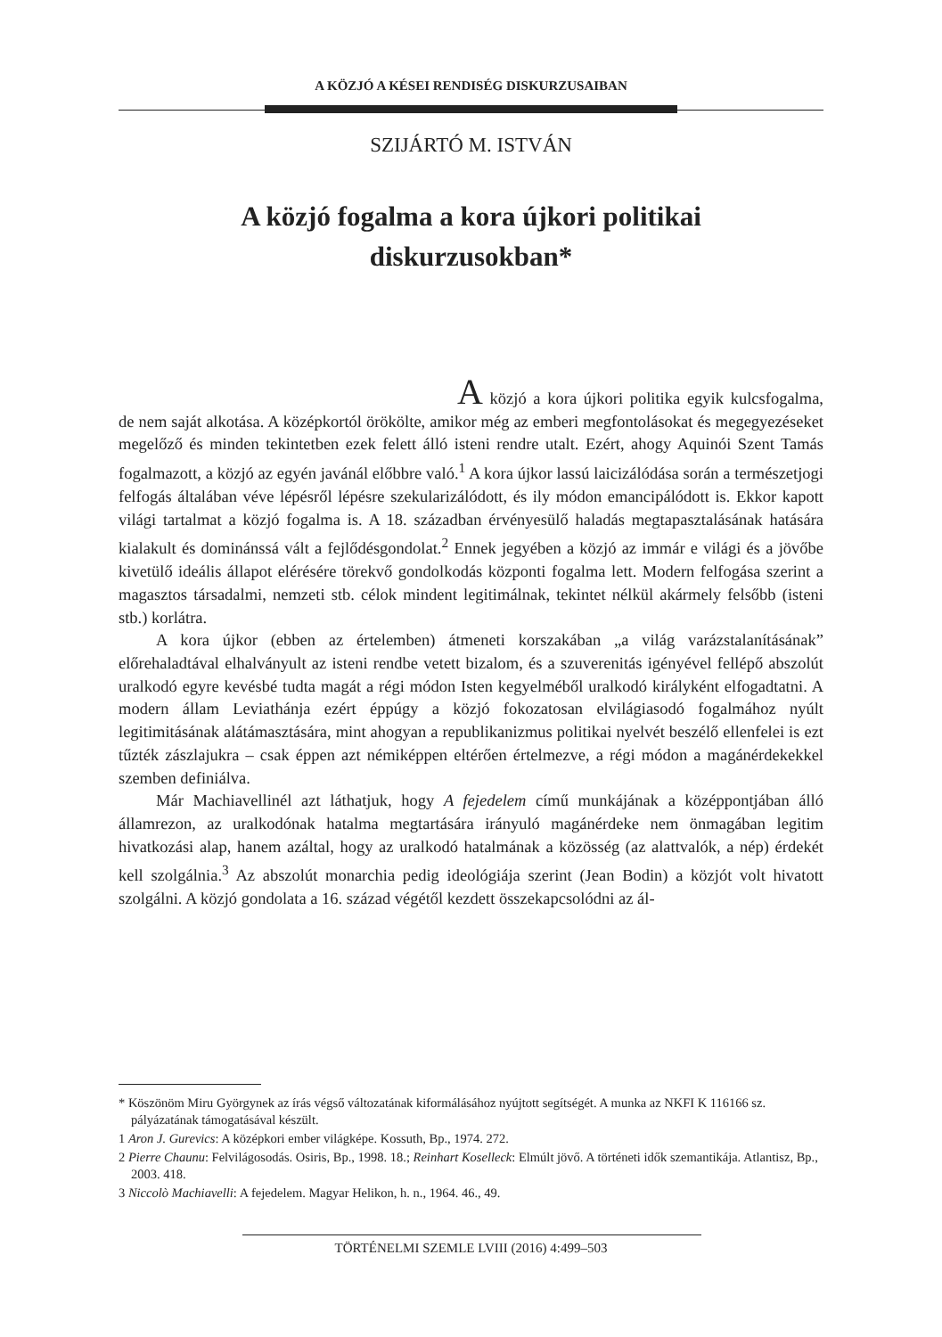A KÖZJÓ A KÉSEI RENDISÉG DISKURZUSAIBAN
SZIJÁRTÓ M. ISTVÁN
A közjó fogalma a kora újkori politikai
diskurzusokban*
A közjó a kora újkori politika egyik kulcsfogalma, de nem saját alkotása. A középkortól örökölte, amikor még az emberi megfontolásokat és megegyezéseket megelőző és minden tekintetben ezek felett álló isteni rendre utalt. Ezért, ahogy Aquinói Szent Tamás fogalmazott, a közjó az egyén javánál előbbre való.<sup>1</sup> A kora újkor lassú laicizálódása során a természetjogi felfogás általában véve lépésről lépésre szekularizálódott, és ily módon emancipálódott is. Ekkor kapott világi tartalmat a közjó fogalma is. A 18. században érvényesülő haladás megtapasztalásának hatására kialakult és dominánssá vált a fejlődésgondolat.<sup>2</sup> Ennek jegyében a közjó az immár e világi és a jövőbe kivetülő ideális állapot elérésére törekvő gondolkodás központi fogalma lett. Modern felfogása szerint a magasztos társadalmi, nemzeti stb. célok mindent legitimálnak, tekintet nélkül akármely felsőbb (isteni stb.) korlátra.
A kora újkor (ebben az értelemben) átmeneti korszakában „a világ varázstalanításának” előrehaladtával elhalványult az isteni rendbe vetett bizalom, és a szuverenitás igényével fellépő abszolút uralkodó egyre kevésbé tudta magát a régi módon Isten kegyelméből uralkodó királyként elfogadtatni. A modern állam Leviathánja ezért éppúgy a közjó fokozatosan elvilágiasodó fogalmához nyúlt legitimitásának alátámasztására, mint ahogyan a republikanizmus politikai nyelvét beszélő ellenfelei is ezt tűzték zászlajukra – csak éppen azt némiképpen eltérően értelmezve, a régi módon a magánérdekekkel szemben definiálva.
Már Machiavellinél azt láthatjuk, hogy A fejedelem című munkájának a középpontjában álló államrezon, az uralkodónak hatalma megtartására irányuló magánérdeke nem önmagában legitim hivatkozási alap, hanem azáltal, hogy az uralkodó hatalmának a közösség (az alattvalók, a nép) érdekét kell szolgálnia.<sup>3</sup> Az abszolút monarchia pedig ideológiája szerint (Jean Bodin) a közjót volt hivatott szolgálni. A közjó gondolata a 16. század végétől kezdett összekapcsolódni az ál-
* Köszönöm Miru Györgynek az írás végső változatának kiformálásához nyújtott segítségét. A munka az NKFI K 116166 sz. pályázatának támogatásával készült.
1 Aron J. Gurevics: A középkori ember világképe. Kossuth, Bp., 1974. 272.
2 Pierre Chaunu: Felvilágosodás. Osiris, Bp., 1998. 18.; Reinhart Koselleck: Elmúlt jövő. A történeti idők szemantikája. Atlantisz, Bp., 2003. 418.
3 Niccolò Machiavelli: A fejedelem. Magyar Helikon, h. n., 1964. 46., 49.
TÖRTÉNELMI SZEMLE LVIII (2016) 4:499–503